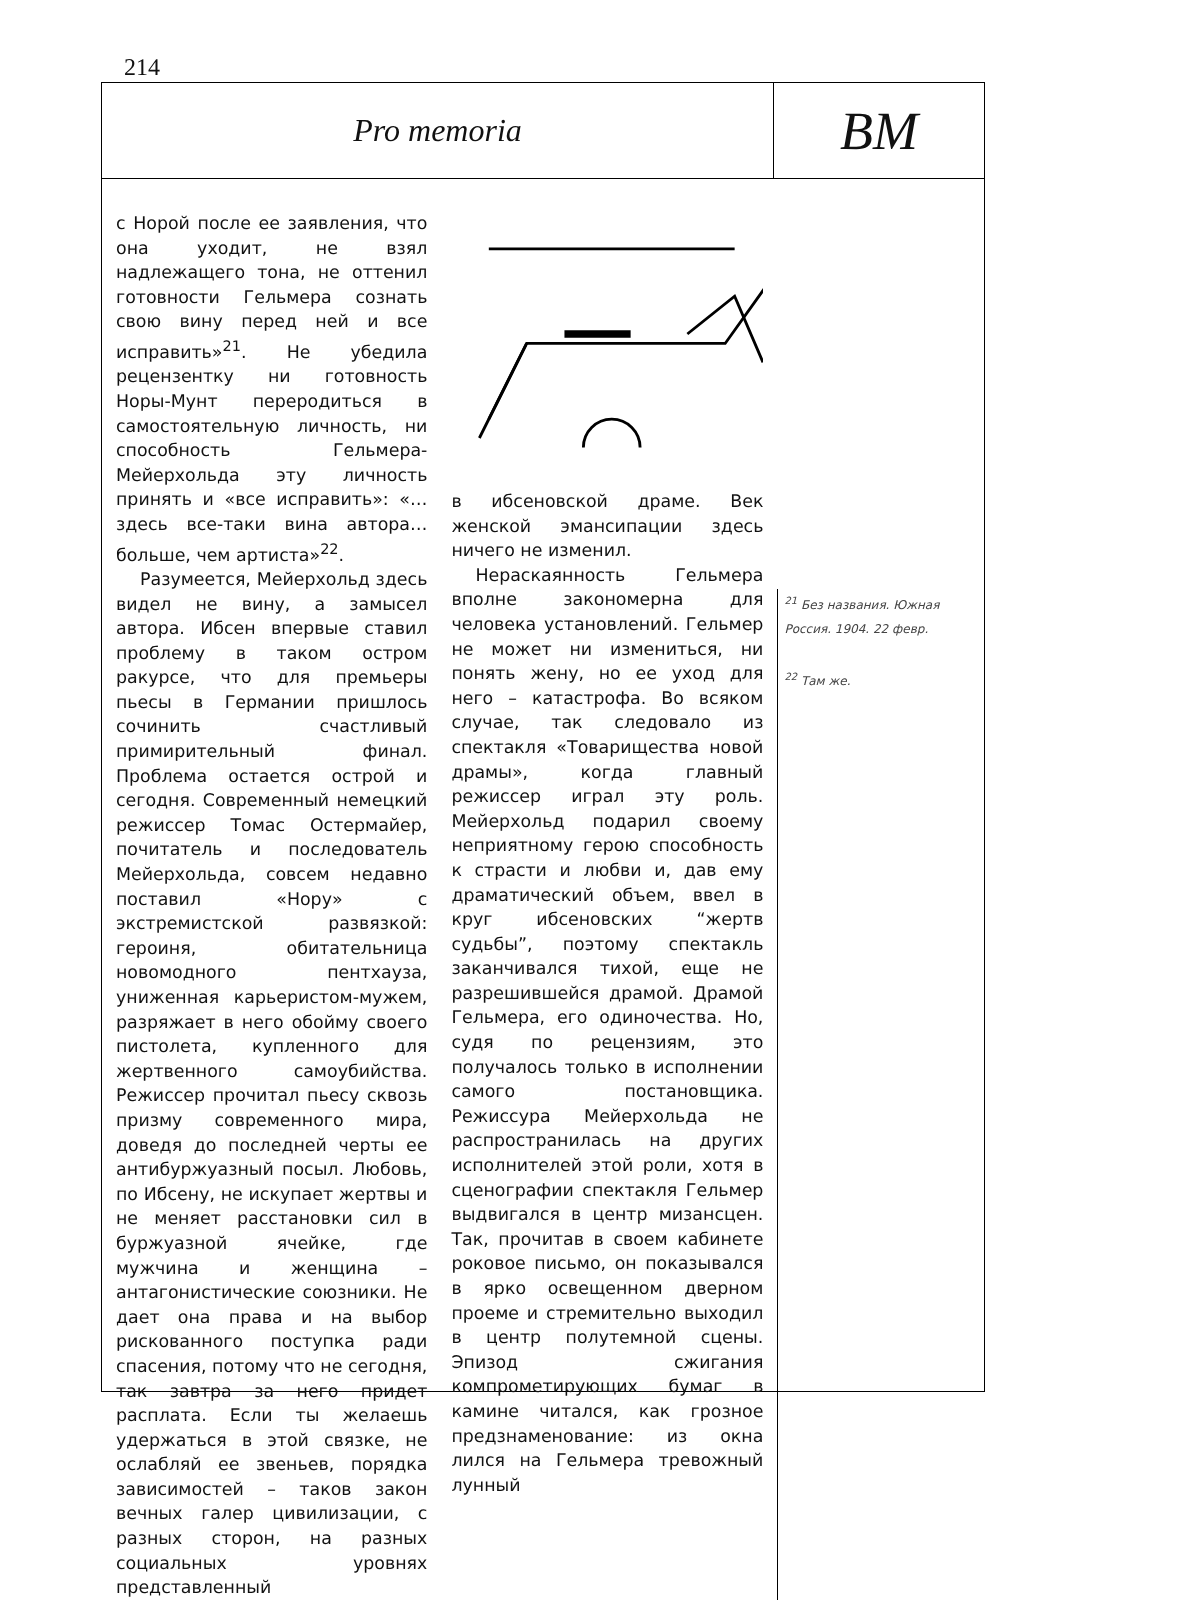214
Pro memoria
ВМ
с Норой после ее заявления, что она уходит, не взял надлежащего тона, не оттенил готовности Гельмера сознать свою вину перед ней и все исправить»<sup>21</sup>. Не убедила рецензентку ни готовность Норы-Мунт переродиться в самостоятельную личность, ни способность Гельмера-Мейерхольда эту личность принять и «все исправить»: «…здесь все-таки вина автора… больше, чем артиста»<sup>22</sup>.
Разумеется, Мейерхольд здесь видел не вину, а замысел автора. Ибсен впервые ставил проблему в таком остром ракурсе, что для премьеры пьесы в Германии пришлось сочинить счастливый примирительный финал. Проблема остается острой и сегодня. Современный немецкий режиссер Томас Остермайер, почитатель и последователь Мейерхольда, совсем недавно поставил «Нору» с экстремистской развязкой: героиня, обитательница новомодного пентхауза, униженная карьеристом-мужем, разряжает в него обойму своего пистолета, купленного для жертвенного самоубийства. Режиссер прочитал пьесу сквозь призму современного мира, доведя до последней черты ее антибуржуазный посыл. Любовь, по Ибсену, не искупает жертвы и не меняет расстановки сил в буржуазной ячейке, где мужчина и женщина – антагонистические союзники. Не дает она права и на выбор рискованного поступка ради спасения, потому что не сегодня, так завтра за него придет расплата. Если ты желаешь удержаться в этой связке, не ослабляй ее звеньев, порядка зависимостей – таков закон вечных галер цивилизации, с разных сторон, на разных социальных уровнях представленный
в ибсеновской драме. Век женской эмансипации здесь ничего не изменил.
Нераскаянность Гельмера вполне закономерна для человека установлений. Гельмер не может ни измениться, ни понять жену, но ее уход для него – катастрофа. Во всяком случае, так следовало из спектакля «Товарищества новой драмы», когда главный режиссер играл эту роль. Мейерхольд подарил своему неприятному герою способность к страсти и любви и, дав ему драматический объем, ввел в круг ибсеновских “жертв судьбы”, поэтому спектакль заканчивался тихой, еще не разрешившейся драмой. Драмой Гельмера, его одиночества. Но, судя по рецензиям, это получалось только в исполнении самого постановщика. Режиссура Мейерхольда не распространилась на других исполнителей этой роли, хотя в сценографии спектакля Гельмер выдвигался в центр мизансцен. Так, прочитав в своем кабинете роковое письмо, он показывался в ярко освещенном дверном проеме и стремительно выходил в центр полутемной сцены. Эпизод сжигания компрометирующих бумаг в камине читался, как грозное предзнаменование: из окна лился на Гельмера тревожный лунный
<sup>21</sup> Без названия. Южная Россия. 1904. 22 февр.
<sup>22</sup> Там же.